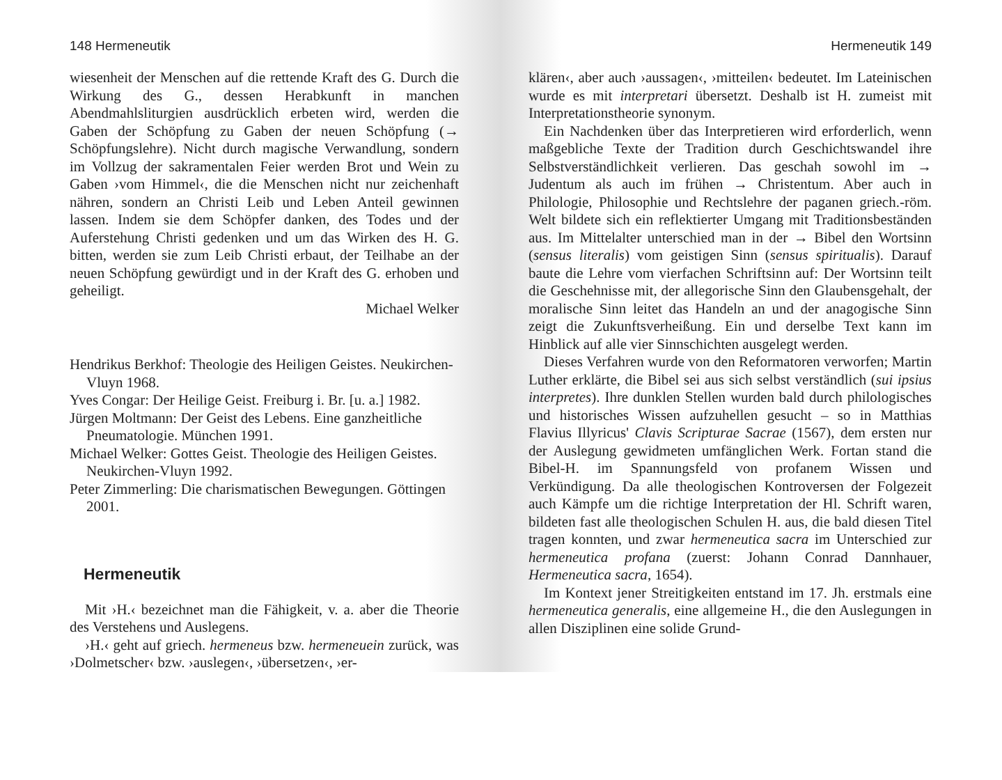148 Hermeneutik
wiesenheit der Menschen auf die rettende Kraft des G. Durch die Wirkung des G., dessen Herabkunft in manchen Abendmahlsliturgien ausdrücklich erbeten wird, werden die Gaben der Schöpfung zu Gaben der neuen Schöpfung (→ Schöpfungslehre). Nicht durch magische Verwandlung, sondern im Vollzug der sakramentalen Feier werden Brot und Wein zu Gaben ›vom Himmel‹, die die Menschen nicht nur zeichenhaft nähren, sondern an Christi Leib und Leben Anteil gewinnen lassen. Indem sie dem Schöpfer danken, des Todes und der Auferstehung Christi gedenken und um das Wirken des H. G. bitten, werden sie zum Leib Christi erbaut, der Teilhabe an der neuen Schöpfung gewürdigt und in der Kraft des G. erhoben und geheiligt.
Michael Welker
Hendrikus Berkhof: Theologie des Heiligen Geistes. Neukirchen-Vluyn 1968.
Yves Congar: Der Heilige Geist. Freiburg i. Br. [u. a.] 1982.
Jürgen Moltmann: Der Geist des Lebens. Eine ganzheitliche Pneumatologie. München 1991.
Michael Welker: Gottes Geist. Theologie des Heiligen Geistes. Neukirchen-Vluyn 1992.
Peter Zimmerling: Die charismatischen Bewegungen. Göttingen 2001.
Hermeneutik
Mit ›H.‹ bezeichnet man die Fähigkeit, v. a. aber die Theorie des Verstehens und Auslegens.
›H.‹ geht auf griech. hermeneus bzw. hermeneuein zurück, was ›Dolmetscher‹ bzw. ›auslegen‹, ›übersetzen‹, ›er-
Hermeneutik 149
klären‹, aber auch ›aussagen‹, ›mitteilen‹ bedeutet. Im Lateinischen wurde es mit interpretari übersetzt. Deshalb ist H. zumeist mit Interpretationstheorie synonym.
Ein Nachdenken über das Interpretieren wird erforderlich, wenn maßgebliche Texte der Tradition durch Geschichtswandel ihre Selbstverständlichkeit verlieren. Das geschah sowohl im → Judentum als auch im frühen → Christentum. Aber auch in Philologie, Philosophie und Rechtslehre der paganen griech.-röm. Welt bildete sich ein reflektierter Umgang mit Traditionsbeständen aus. Im Mittelalter unterschied man in der → Bibel den Wortsinn (sensus literalis) vom geistigen Sinn (sensus spiritualis). Darauf baute die Lehre vom vierfachen Schriftsinn auf: Der Wortsinn teilt die Geschehnisse mit, der allegorische Sinn den Glaubensgehalt, der moralische Sinn leitet das Handeln an und der anagogische Sinn zeigt die Zukunftsverheißung. Ein und derselbe Text kann im Hinblick auf alle vier Sinnschichten ausgelegt werden.
Dieses Verfahren wurde von den Reformatoren verworfen; Martin Luther erklärte, die Bibel sei aus sich selbst verständlich (sui ipsius interpretes). Ihre dunklen Stellen wurden bald durch philologisches und historisches Wissen aufzuhellen gesucht – so in Matthias Flavius Illyricus' Clavis Scripturae Sacrae (1567), dem ersten nur der Auslegung gewidmeten umfänglichen Werk. Fortan stand die Bibel-H. im Spannungsfeld von profanem Wissen und Verkündigung. Da alle theologischen Kontroversen der Folgezeit auch Kämpfe um die richtige Interpretation der Hl. Schrift waren, bildeten fast alle theologischen Schulen H. aus, die bald diesen Titel tragen konnten, und zwar hermeneutica sacra im Unterschied zur hermeneutica profana (zuerst: Johann Conrad Dannhauer, Hermeneutica sacra, 1654).
Im Kontext jener Streitigkeiten entstand im 17. Jh. erstmals eine hermeneutica generalis, eine allgemeine H., die den Auslegungen in allen Disziplinen eine solide Grund-